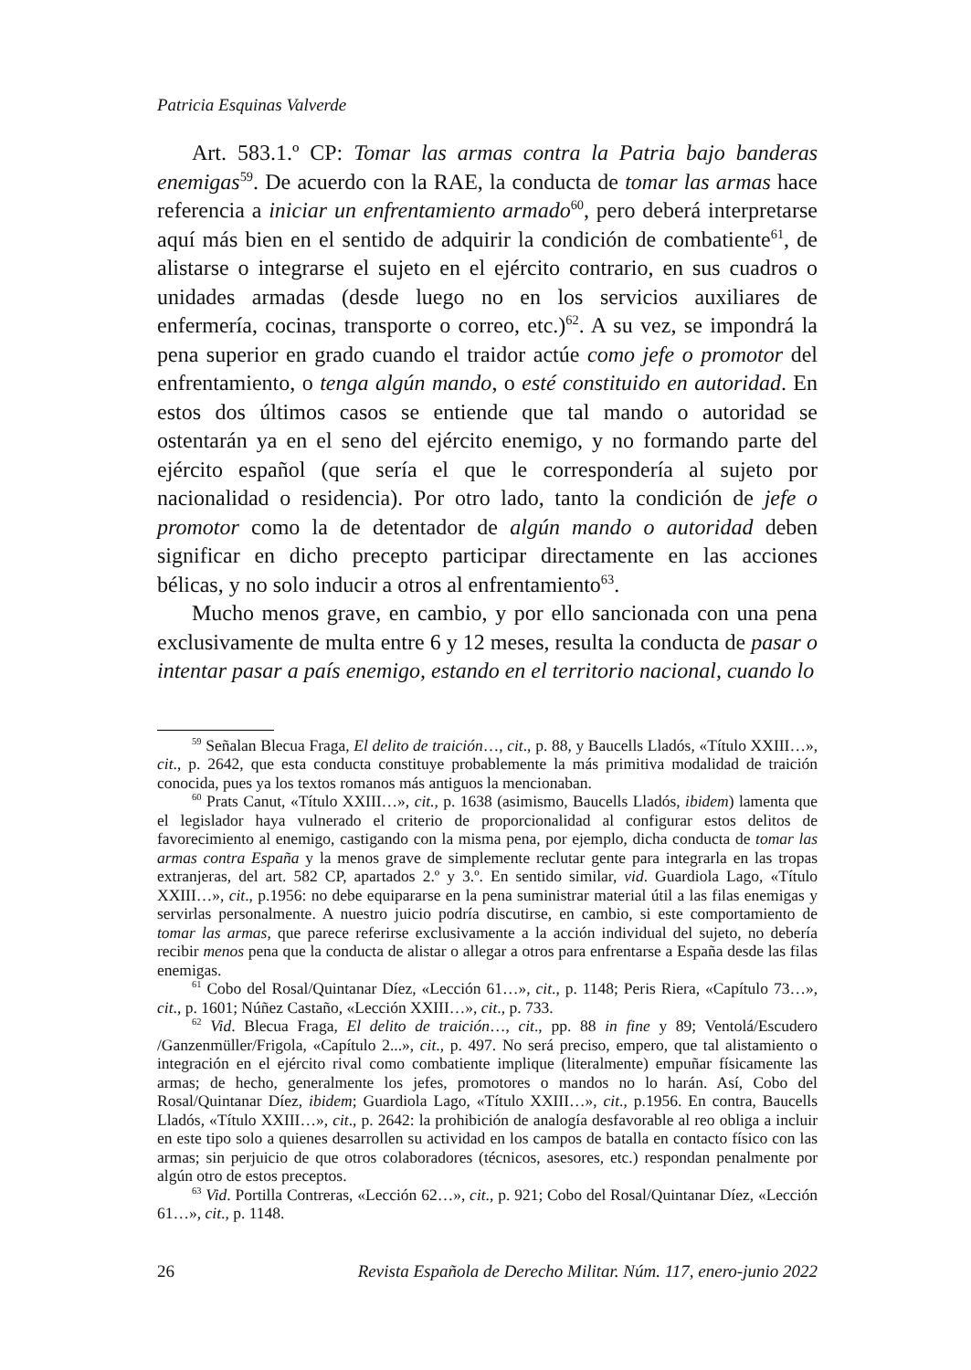Patricia Esquinas Valverde
Art. 583.1.º CP: Tomar las armas contra la Patria bajo banderas enemigas<sup>59</sup>. De acuerdo con la RAE, la conducta de tomar las armas hace referencia a iniciar un enfrentamiento armado<sup>60</sup>, pero deberá interpretarse aquí más bien en el sentido de adquirir la condición de combatiente<sup>61</sup>, de alistarse o integrarse el sujeto en el ejército contrario, en sus cuadros o unidades armadas (desde luego no en los servicios auxiliares de enfermería, cocinas, transporte o correo, etc.)<sup>62</sup>. A su vez, se impondrá la pena superior en grado cuando el traidor actúe como jefe o promotor del enfrentamiento, o tenga algún mando, o esté constituido en autoridad. En estos dos últimos casos se entiende que tal mando o autoridad se ostentarán ya en el seno del ejército enemigo, y no formando parte del ejército español (que sería el que le correspondería al sujeto por nacionalidad o residencia). Por otro lado, tanto la condición de jefe o promotor como la de detentador de algún mando o autoridad deben significar en dicho precepto participar directamente en las acciones bélicas, y no solo inducir a otros al enfrentamiento<sup>63</sup>.
Mucho menos grave, en cambio, y por ello sancionada con una pena exclusivamente de multa entre 6 y 12 meses, resulta la conducta de pasar o intentar pasar a país enemigo, estando en el territorio nacional, cuando lo
<sup>59</sup> Señalan Blecua Fraga, El delito de traición…, cit., p. 88, y Baucells Lladós, «Título XXIII…», cit., p. 2642, que esta conducta constituye probablemente la más primitiva modalidad de traición conocida, pues ya los textos romanos más antiguos la mencionaban.
<sup>60</sup> Prats Canut, «Título XXIII…», cit., p. 1638 (asimismo, Baucells Lladós, ibidem) lamenta que el legislador haya vulnerado el criterio de proporcionalidad al configurar estos delitos de favorecimiento al enemigo, castigando con la misma pena, por ejemplo, dicha conducta de tomar las armas contra España y la menos grave de simplemente reclutar gente para integrarla en las tropas extranjeras, del art. 582 CP, apartados 2.º y 3.º. En sentido similar, vid. Guardiola Lago, «Título XXIII…», cit., p.1956: no debe equipararse en la pena suministrar material útil a las filas enemigas y servirlas personalmente. A nuestro juicio podría discutirse, en cambio, si este comportamiento de tomar las armas, que parece referirse exclusivamente a la acción individual del sujeto, no debería recibir menos pena que la conducta de alistar o allegar a otros para enfrentarse a España desde las filas enemigas.
<sup>61</sup> Cobo del Rosal/Quintanar Díez, «Lección 61…», cit., p. 1148; Peris Riera, «Capítulo 73…», cit., p. 1601; Núñez Castaño, «Lección XXIII…», cit., p. 733.
<sup>62</sup> Vid. Blecua Fraga, El delito de traición…, cit., pp. 88 in fine y 89; Ventolá/Escudero /Ganzenmüller/Frigola, «Capítulo 2...», cit., p. 497. No será preciso, empero, que tal alistamiento o integración en el ejército rival como combatiente implique (literalmente) empuñar físicamente las armas; de hecho, generalmente los jefes, promotores o mandos no lo harán. Así, Cobo del Rosal/Quintanar Díez, ibidem; Guardiola Lago, «Título XXIII…», cit., p.1956. En contra, Baucells Lladós, «Título XXIII…», cit., p. 2642: la prohibición de analogía desfavorable al reo obliga a incluir en este tipo solo a quienes desarrollen su actividad en los campos de batalla en contacto físico con las armas; sin perjuicio de que otros colaboradores (técnicos, asesores, etc.) respondan penalmente por algún otro de estos preceptos.
<sup>63</sup> Vid. Portilla Contreras, «Lección 62…», cit., p. 921; Cobo del Rosal/Quintanar Díez, «Lección 61…», cit., p. 1148.
26 Revista Española de Derecho Militar. Núm. 117, enero-junio 2022